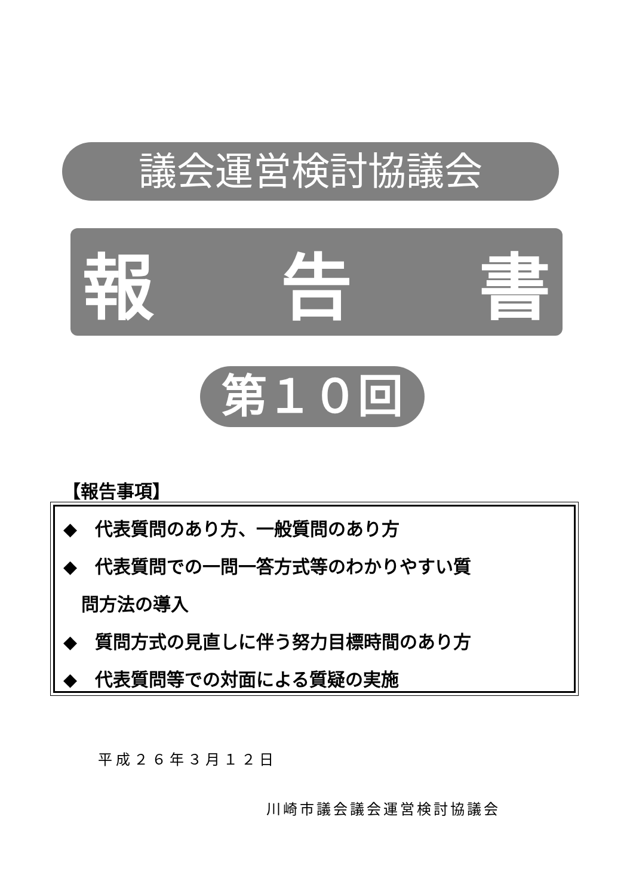議会運営検討協議会
報 告 書
第１０回
【報告事項】
◆　代表質問のあり方、一般質問のあり方
◆　代表質問での一問一答方式等のわかりやすい質
　問方法の導入
◆　質問方式の見直しに伴う努力目標時間のあり方
◆　代表質問等での対面による質疑の実施
平成２６年３月１２日
川崎市議会議会運営検討協議会